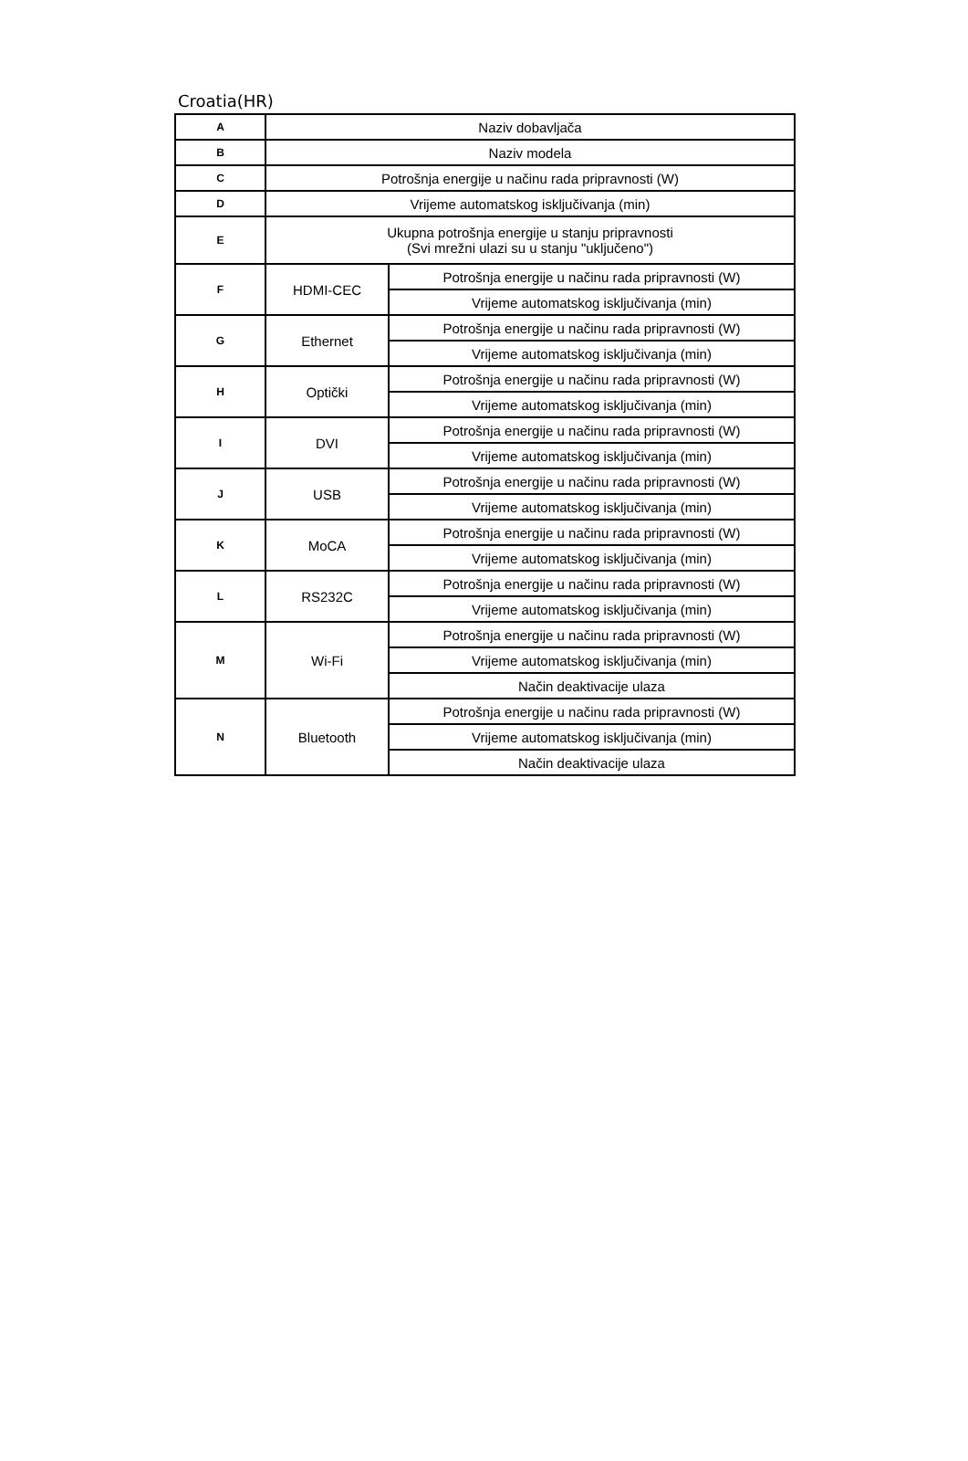Croatia(HR)
| A | Naziv dobavljača | |
| B | Naziv modela | |
| C | Potrošnja energije u načinu rada pripravnosti (W) | |
| D | Vrijeme automatskog isključivanja (min) | |
| E | Ukupna potrošnja energije u stanju pripravnosti (Svi mrežni ulazi su u stanju "uključeno") | |
| F | HDMI-CEC | Potrošnja energije u načinu rada pripravnosti (W) |
| | | Vrijeme automatskog isključivanja (min) |
| G | Ethernet | Potrošnja energije u načinu rada pripravnosti (W) |
| | | Vrijeme automatskog isključivanja (min) |
| H | Optički | Potrošnja energije u načinu rada pripravnosti (W) |
| | | Vrijeme automatskog isključivanja (min) |
| I | DVI | Potrošnja energije u načinu rada pripravnosti (W) |
| | | Vrijeme automatskog isključivanja (min) |
| J | USB | Potrošnja energije u načinu rada pripravnosti (W) |
| | | Vrijeme automatskog isključivanja (min) |
| K | MoCA | Potrošnja energije u načinu rada pripravnosti (W) |
| | | Vrijeme automatskog isključivanja (min) |
| L | RS232C | Potrošnja energije u načinu rada pripravnosti (W) |
| | | Vrijeme automatskog isključivanja (min) |
| M | Wi-Fi | Potrošnja energije u načinu rada pripravnosti (W) |
| | | Vrijeme automatskog isključivanja (min) |
| | | Način deaktivacije ulaza |
| N | Bluetooth | Potrošnja energije u načinu rada pripravnosti (W) |
| | | Vrijeme automatskog isključivanja (min) |
| | | Način deaktivacije ulaza |